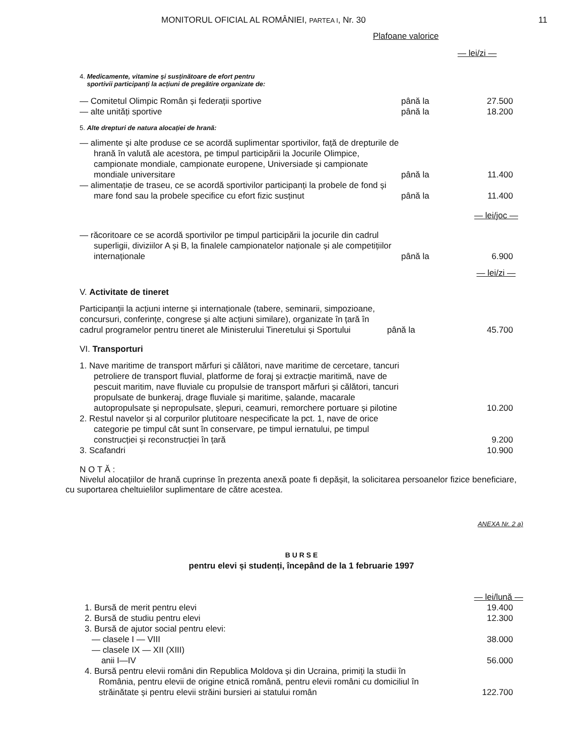MONITORUL OFICIAL AL ROMÂNIEI, PARTEA I, Nr. 30 11
Plafoane valorice
— lei/zi —
4. Medicamente, vitamine și susținătoare de efort pentru
sportivii participanți la acțiuni de pregătire organizate de:
| — Comitetul Olimpic Român și federații sportive | până la | 27.500 |
| — alte unități sportive | până la | 18.200 |
5. Alte drepturi de natura alocației de hrană:
| — alimente și alte produse ce se acordă suplimentar sportivilor, față de drepturile de hrană în valută ale acestora, pe timpul participării la Jocurile Olimpice, campionate mondiale, campionate europene, Universiade și campionate mondiale universitare | până la | 11.400 |
| — alimentație de traseu, ce se acordă sportivilor participanți la probele de fond și mare fond sau la probele specifice cu efort fizic susținut | până la | 11.400 |
| | | — lei/joc — |
| — răcoritoare ce se acordă sportivilor pe timpul participării la jocurile din cadrul superligii, diviziilor A și B, la finalele campionatelor naționale și ale competițiilor internaționale | până la | 6.900 |
| | | — lei/zi — |
V. Activitate de tineret
| Participanții la acțiuni interne și internaționale (tabere, seminarii, simpozioane, concursuri, conferințe, congrese și alte acțiuni similare), organizate în țară în cadrul programelor pentru tineret ale Ministerului Tineretului și Sportului | până la | 45.700 |
VI. Transporturi
| 1. Nave maritime de transport mărfuri și călători, nave maritime de cercetare, tancuri petroliere de transport fluvial, platforme de foraj și extracție maritimă, nave de pescuit maritim, nave fluviale cu propulsie de transport mărfuri și călători, tancuri propulsate de bunkeraj, drage fluviale și maritime, șalande, macarale autopropulsate și nepropulsate, șlepuri, ceamuri, remorchere portuare și pilotine | | 10.200 |
| 2. Restul navelor și al corpurilor plutitoare nespecificate la pct. 1, nave de orice categorie pe timpul cât sunt în conservare, pe timpul iernatului, pe timpul construcției și reconstrucției în țară | | 9.200 |
| 3. Scafandri | | 10.900 |
N O T Ă :
Nivelul alocațiilor de hrană cuprinse în prezenta anexă poate fi depășit, la solicitarea persoanelor fizice beneficiare, cu suportarea cheltuielilor suplimentare de către acestea.
ANEXA Nr. 2 a)
B U R S E
pentru elevi și studenți, începând de la 1 februarie 1997
— lei/lună —
| 1. Bursă de merit pentru elevi | 19.400 |
| 2. Bursă de studiu pentru elevi | 12.300 |
| 3. Bursă de ajutor social pentru elevi: | |
| — clasele I — VIII | 38.000 |
| — clasele IX — XII (XIII) anii I—IV | 56.000 |
| 4. Bursă pentru elevii români din Republica Moldova și din Ucraina, primiți la studii în România, pentru elevii de origine etnică română, pentru elevii români cu domiciliul în străinătate și pentru elevii străini bursieri ai statului român | 122.700 |